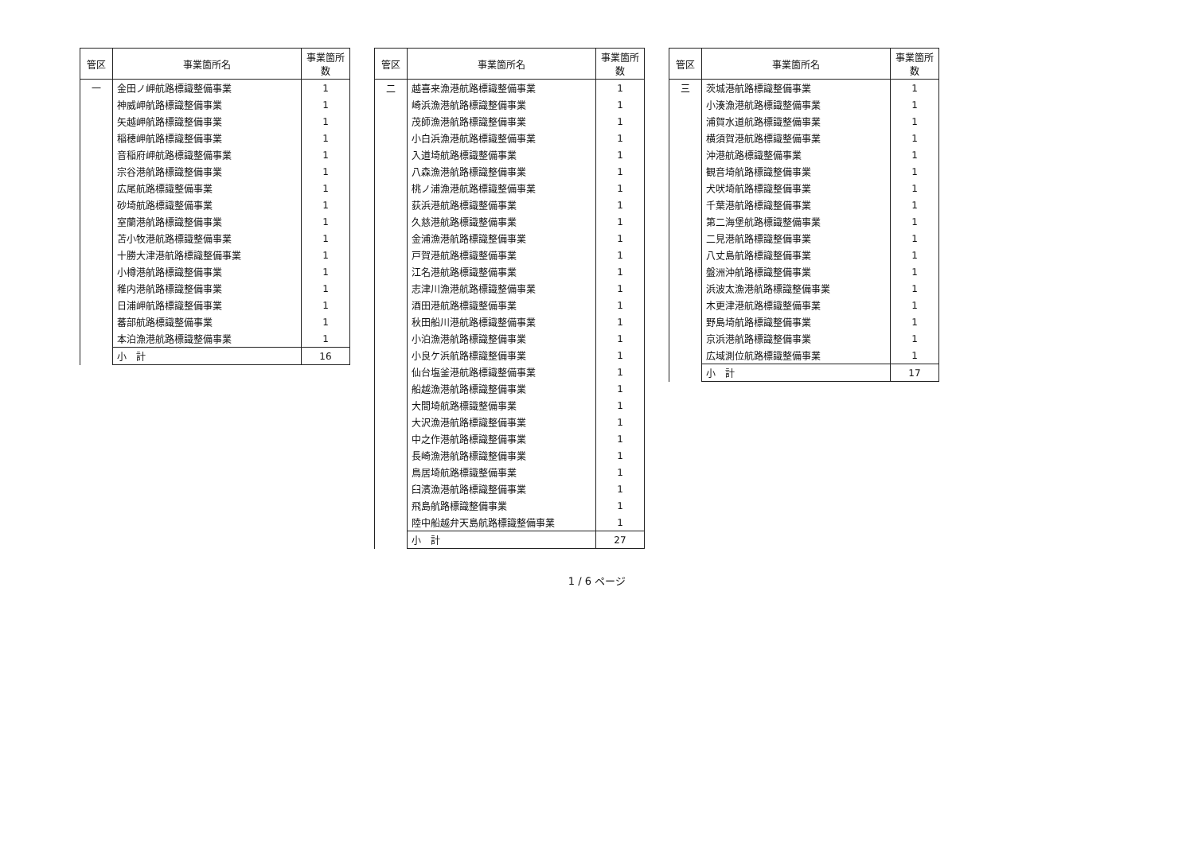| 管区 | 事業箇所名 | 事業箇所数 |
| --- | --- | --- |
| 一 | 金田ノ岬航路標識整備事業 | 1 |
| | 神威岬航路標識整備事業 | 1 |
| | 矢越岬航路標識整備事業 | 1 |
| | 稲穂岬航路標識整備事業 | 1 |
| | 音稲府岬航路標識整備事業 | 1 |
| | 宗谷港航路標識整備事業 | 1 |
| | 広尾航路標識整備事業 | 1 |
| | 砂埼航路標識整備事業 | 1 |
| | 室蘭港航路標識整備事業 | 1 |
| | 苫小牧港航路標識整備事業 | 1 |
| | 十勝大津港航路標識整備事業 | 1 |
| | 小樽港航路標識整備事業 | 1 |
| | 稚内港航路標識整備事業 | 1 |
| | 日浦岬航路標識整備事業 | 1 |
| | 蕃部航路標識整備事業 | 1 |
| | 本泊漁港航路標識整備事業 | 1 |
| | 小 計 | 16 |
| 管区 | 事業箇所名 | 事業箇所数 |
| --- | --- | --- |
| 二 | 越喜来漁港航路標識整備事業 | 1 |
| | 崎浜漁港航路標識整備事業 | 1 |
| | 茂師漁港航路標識整備事業 | 1 |
| | 小白浜漁港航路標識整備事業 | 1 |
| | 入道埼航路標識整備事業 | 1 |
| | 八森漁港航路標識整備事業 | 1 |
| | 桃ノ浦漁港航路標識整備事業 | 1 |
| | 荻浜港航路標識整備事業 | 1 |
| | 久慈港航路標識整備事業 | 1 |
| | 金浦漁港航路標識整備事業 | 1 |
| | 戸賀港航路標識整備事業 | 1 |
| | 江名港航路標識整備事業 | 1 |
| | 志津川漁港航路標識整備事業 | 1 |
| | 酒田港航路標識整備事業 | 1 |
| | 秋田船川港航路標識整備事業 | 1 |
| | 小泊漁港航路標識整備事業 | 1 |
| | 小良ケ浜航路標識整備事業 | 1 |
| | 仙台塩釜港航路標識整備事業 | 1 |
| | 船越漁港航路標識整備事業 | 1 |
| | 大間埼航路標識整備事業 | 1 |
| | 大沢漁港航路標識整備事業 | 1 |
| | 中之作港航路標識整備事業 | 1 |
| | 長崎漁港航路標識整備事業 | 1 |
| | 鳥居埼航路標識整備事業 | 1 |
| | 臼濱漁港航路標識整備事業 | 1 |
| | 飛島航路標識整備事業 | 1 |
| | 陸中船越弁天島航路標識整備事業 | 1 |
| | 小 計 | 27 |
| 管区 | 事業箇所名 | 事業箇所数 |
| --- | --- | --- |
| 三 | 茨城港航路標識整備事業 | 1 |
| | 小湊漁港航路標識整備事業 | 1 |
| | 浦賀水道航路標識整備事業 | 1 |
| | 横須賀港航路標識整備事業 | 1 |
| | 沖港航路標識整備事業 | 1 |
| | 観音埼航路標識整備事業 | 1 |
| | 犬吠埼航路標識整備事業 | 1 |
| | 千葉港航路標識整備事業 | 1 |
| | 第二海堡航路標識整備事業 | 1 |
| | 二見港航路標識整備事業 | 1 |
| | 八丈島航路標識整備事業 | 1 |
| | 盤洲沖航路標識整備事業 | 1 |
| | 浜波太漁港航路標識整備事業 | 1 |
| | 木更津港航路標識整備事業 | 1 |
| | 野島埼航路標識整備事業 | 1 |
| | 京浜港航路標識整備事業 | 1 |
| | 広域測位航路標識整備事業 | 1 |
| | 小 計 | 17 |
1 / 6 ページ